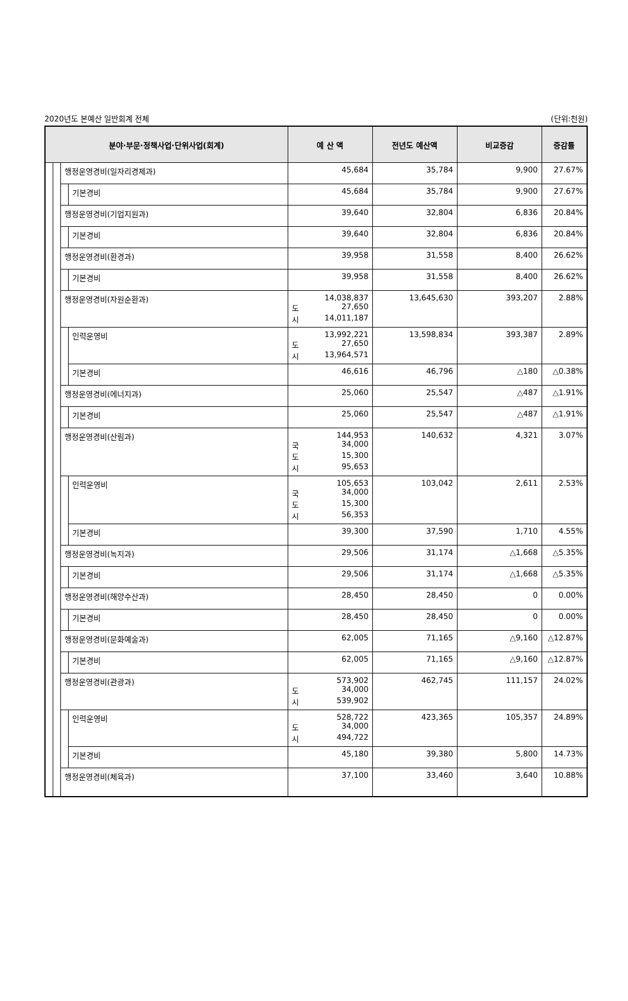2020년도 본예산 일반회계 전체 (단위:천원)
| 분야·부문·정책사업·단위사업(회계) | | | | 예 산 액 | 전년도 예산액 | 비교증감 | 증감률 |
| --- | --- | --- | --- | --- | --- | --- | --- |
| | | 행정운영경비(일자리경제과) | | 45,684 | 35,784 | 9,900 | 27.67% |
| | | | 기본경비 | 45,684 | 35,784 | 9,900 | 27.67% |
| | | 행정운영경비(기업지원과) | | 39,640 | 32,804 | 6,836 | 20.84% |
| | | | 기본경비 | 39,640 | 32,804 | 6,836 | 20.84% |
| | | 행정운영경비(환경과) | | 39,958 | 31,558 | 8,400 | 26.62% |
| | | | 기본경비 | 39,958 | 31,558 | 8,400 | 26.62% |
| | | 행정운영경비(자원순환과) | | 14,038,837 도 27,650 시 14,011,187 | 13,645,630 | 393,207 | 2.88% |
| | | | 인력운영비 | 13,992,221 도 27,650 시 13,964,571 | 13,598,834 | 393,387 | 2.89% |
| | | | 기본경비 | 46,616 | 46,796 | △180 | △0.38% |
| | | 행정운영경비(에너지과) | | 25,060 | 25,547 | △487 | △1.91% |
| | | | 기본경비 | 25,060 | 25,547 | △487 | △1.91% |
| | | 행정운영경비(산림과) | | 144,953 국 34,000 도 15,300 시 95,653 | 140,632 | 4,321 | 3.07% |
| | | | 인력운영비 | 105,653 국 34,000 도 15,300 시 56,353 | 103,042 | 2,611 | 2.53% |
| | | | 기본경비 | 39,300 | 37,590 | 1,710 | 4.55% |
| | | 행정운영경비(녹지과) | | 29,506 | 31,174 | △1,668 | △5.35% |
| | | | 기본경비 | 29,506 | 31,174 | △1,668 | △5.35% |
| | | 행정운영경비(해양수산과) | | 28,450 | 28,450 | 0 | 0.00% |
| | | | 기본경비 | 28,450 | 28,450 | 0 | 0.00% |
| | | 행정운영경비(문화예술과) | | 62,005 | 71,165 | △9,160 | △12.87% |
| | | | 기본경비 | 62,005 | 71,165 | △9,160 | △12.87% |
| | | 행정운영경비(관광과) | | 573,902 도 34,000 시 539,902 | 462,745 | 111,157 | 24.02% |
| | | | 인력운영비 | 528,722 도 34,000 시 494,722 | 423,365 | 105,357 | 24.89% |
| | | | 기본경비 | 45,180 | 39,380 | 5,800 | 14.73% |
| | | 행정운영경비(체육과) | | 37,100 | 33,460 | 3,640 | 10.88% |